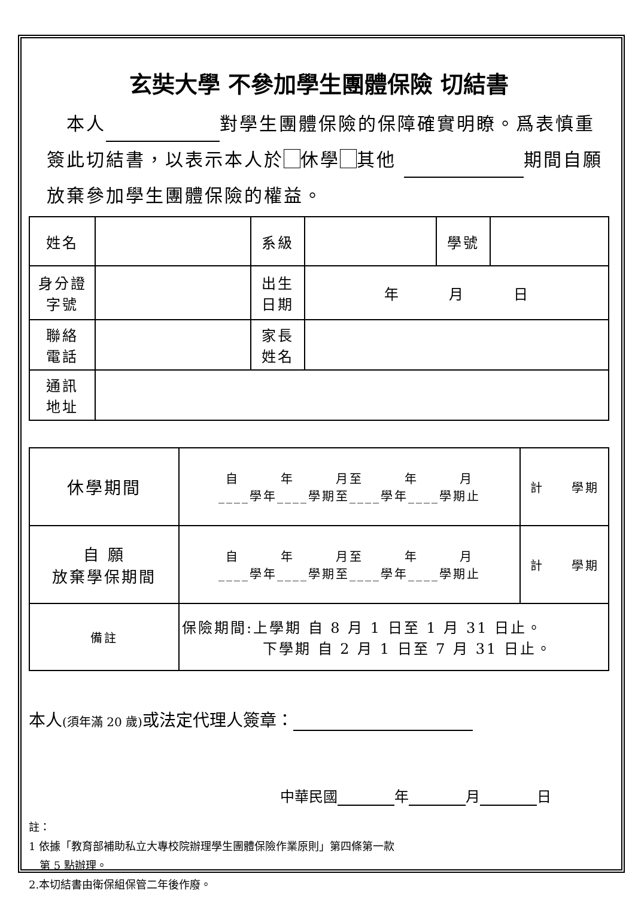玄奘大學 不參加學生團體保險 切結書
　本人 對學生團體保險的保障確實明瞭。爲表慎重簽此切結書，以表示本人於 休學 其他 期間自願放棄參加學生團體保險的權益。
| 姓名 | | 系級 | | 學號 | |
| 身分證 字號 | | 出生 日期 | 年 月 日 | | |
| 聯絡 電話 | | 家長 姓名 | | | |
| 通訊 地址 | | | | | |
| 休學期間 | 自 年 月至 年 月 ____學年____學期至____學年____學期止 | 計 學期 |
| 自 願 放棄學保期間 | 自 年 月至 年 月 ____學年____學期至____學年____學期止 | 計 學期 |
| 備註 | 保險期間:上學期 自 8 月 1 日至 1 月 31 日止。 下學期 自 2 月 1 日至 7 月 31 日止。 | |
本人(須年滿 20 歲) 或法定代理人簽章：
中華民國 年 月 日
註：
1 依據「教育部補助私立大專校院辦理學生團體保險作業原則」第四條第一款
　第 5 點辦理。
2.本切結書由衛保組保管二年後作廢。